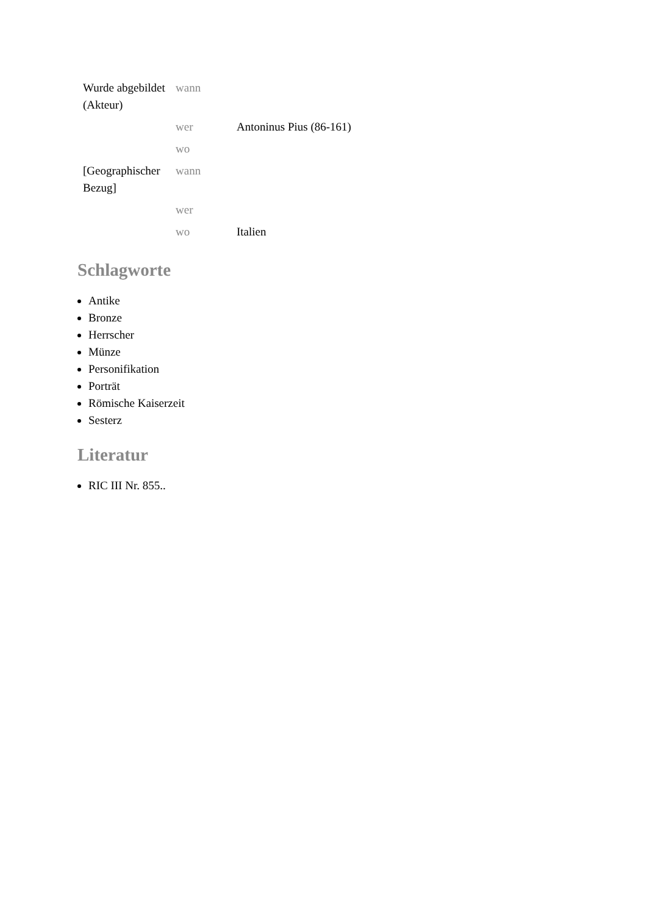| Wurde abgebildet (Akteur) | wann | |
| | wer | Antoninus Pius (86-161) |
| | wo | |
| [Geographischer Bezug] | wann | |
| | wer | |
| | wo | Italien |
Schlagworte
Antike
Bronze
Herrscher
Münze
Personifikation
Porträt
Römische Kaiserzeit
Sesterz
Literatur
RIC III Nr. 855..